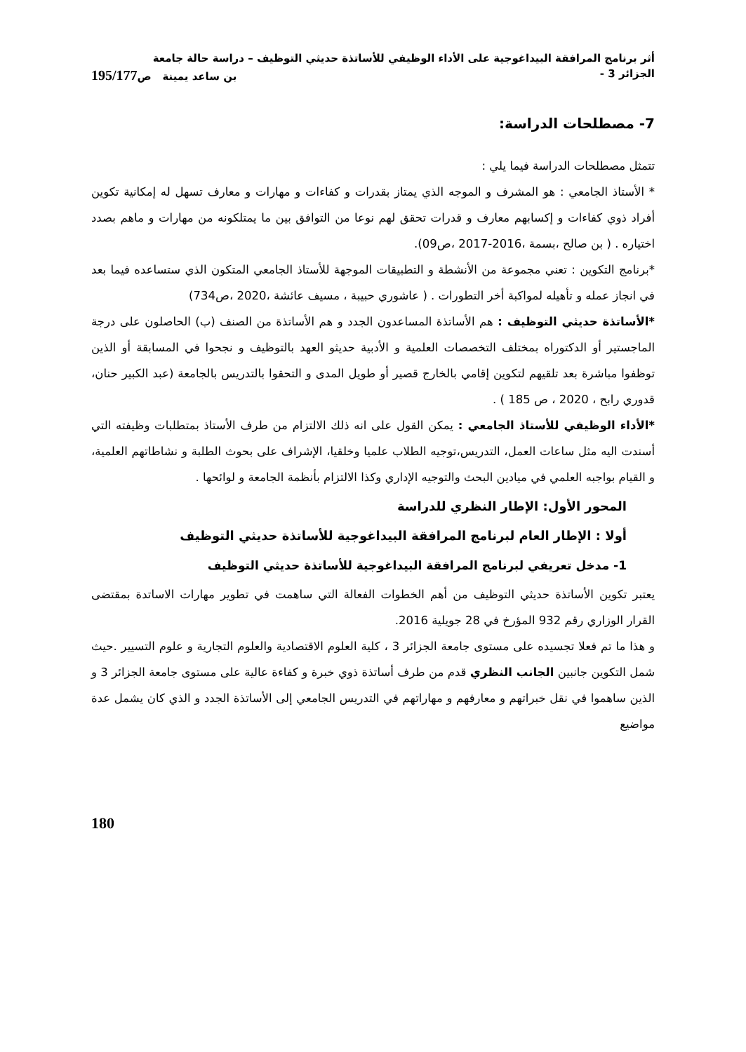أثر برنامج المرافقة البيداغوجية على الأداء الوظيفي للأساتذة حديثي التوظيف – دراسة حالة جامعة
الجزائر 3 - بن ساعد يمينة ص195/177
7- مصطلحات الدراسة:
تتمثل مصطلحات الدراسة فيما يلي :
* الأستاذ الجامعي : هو المشرف و الموجه الذي يمتاز بقدرات و كفاءات و مهارات و معارف تسهل له إمكانية تكوين أفراد ذوي كفاءات و إكسابهم معارف و قدرات تحقق لهم نوعا من التوافق بين ما يمتلكونه من مهارات و ماهم بصدد اختياره . ( بن صالح ،بسمة ،2016-2017 ،ص09).
*برنامج التكوين : تعني مجموعة من الأنشطة و التطبيقات الموجهة للأستاذ الجامعي المتكون الذي ستساعده فيما بعد في انجاز عمله و تأهيله لمواكبة أخر التطورات . ( عاشوري حبيبة ، مسيف عائشة ،2020 ،ص734)
*الأساتذة حديثي التوظيف : هم الأساتذة المساعدون الجدد و هم الأساتذة من الصنف (ب) الحاصلون على درجة الماجستير أو الدكتوراه بمختلف التخصصات العلمية و الأدبية حديثو العهد بالتوظيف و نجحوا في المسابقة أو الذين توظفوا مباشرة بعد تلقيهم لتكوين إقامي بالخارج قصير أو طويل المدى و التحقوا بالتدريس بالجامعة (عبد الكبير حنان، قدوري رابح ، 2020 ، ص 185 ) .
*الأداء الوظيفي للأستاذ الجامعي : يمكن القول على انه ذلك الالتزام من طرف الأستاذ بمتطلبات وظيفته التي أسندت اليه مثل ساعات العمل، التدريس،توجيه الطلاب علميا وخلقيا، الإشراف على بحوث الطلبة و نشاطاتهم العلمية، و القيام بواجبه العلمي في ميادين البحث والتوجيه الإداري وكذا الالتزام بأنظمة الجامعة و لوائحها .
المحور الأول: الإطار النظري للدراسة
أولا : الإطار العام لبرنامج المرافقة البيداغوجية للأساتذة حديثي التوظيف
1- مدخل تعريفي لبرنامج المرافقة البيداغوجية للأساتذة حديثي التوظيف
يعتبر تكوين الأساتذة حديثي التوظيف من أهم الخطوات الفعالة التي ساهمت في تطوير مهارات الاساتدة بمقتضى القرار الوزاري رقم 932 المؤرخ في 28 جويلية 2016.
و هذا ما تم فعلا تجسيده على مستوى جامعة الجزائر 3 ، كلية العلوم الاقتصادية والعلوم التجارية و علوم التسيير .حيث شمل التكوين جانبين الجانب النظري قدم من طرف أساتذة ذوي خبرة و كفاءة عالية على مستوى جامعة الجزائر 3 و الذين ساهموا في نقل خبراتهم و معارفهم و مهاراتهم في التدريس الجامعي إلى الأساتذة الجدد و الذي كان يشمل عدة مواضيع
180